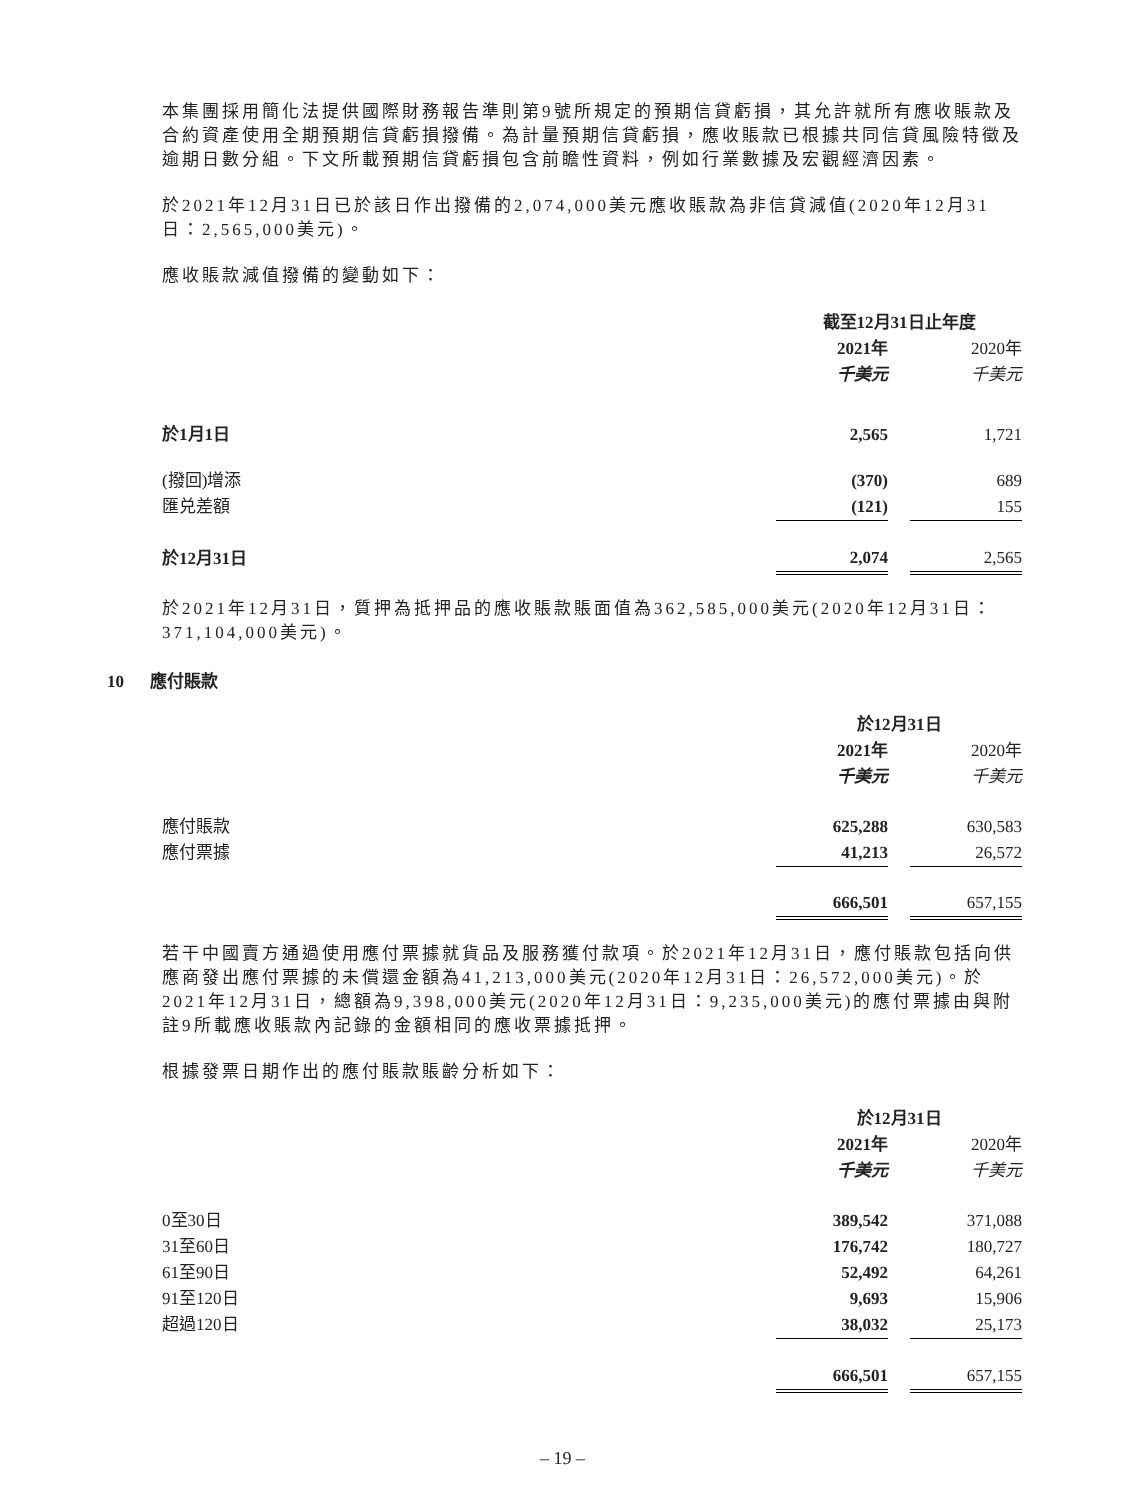本集團採用簡化法提供國際財務報告準則第9號所規定的預期信貸虧損，其允許就所有應收賬款及合約資產使用全期預期信貸虧損撥備。為計量預期信貸虧損，應收賬款已根據共同信貸風險特徵及逾期日數分組。下文所載預期信貸虧損包含前瞻性資料，例如行業數據及宏觀經濟因素。
於2021年12月31日已於該日作出撥備的2,074,000美元應收賬款為非信貸減值(2020年12月31日：2,565,000美元)。
應收賬款減值撥備的變動如下：
| | 截至12月31日止年度 | | |
| | 2021年 | | 2020年 |
| | 千美元 | | 千美元 |
| 於1月1日 | 2,565 | | 1,721 |
| (撥回)增添 | (370) | | 689 |
| 匯兑差額 | (121) | | 155 |
| 於12月31日 | 2,074 | | 2,565 |
於2021年12月31日，質押為抵押品的應收賬款賬面值為362,585,000美元(2020年12月31日：371,104,000美元)。
10 應付賬款
| | 於12月31日 | | |
| | 2021年 | | 2020年 |
| | 千美元 | | 千美元 |
| 應付賬款 | 625,288 | | 630,583 |
| 應付票據 | 41,213 | | 26,572 |
| | 666,501 | | 657,155 |
若干中國賣方通過使用應付票據就貨品及服務獲付款項。於2021年12月31日，應付賬款包括向供應商發出應付票據的未償還金額為41,213,000美元(2020年12月31日：26,572,000美元)。於2021年12月31日，總額為9,398,000美元(2020年12月31日：9,235,000美元)的應付票據由與附註9所載應收賬款內記錄的金額相同的應收票據抵押。
根據發票日期作出的應付賬款賬齡分析如下：
| | 於12月31日 | | |
| | 2021年 | | 2020年 |
| | 千美元 | | 千美元 |
| 0至30日 | 389,542 | | 371,088 |
| 31至60日 | 176,742 | | 180,727 |
| 61至90日 | 52,492 | | 64,261 |
| 91至120日 | 9,693 | | 15,906 |
| 超過120日 | 38,032 | | 25,173 |
| | 666,501 | | 657,155 |
– 19 –